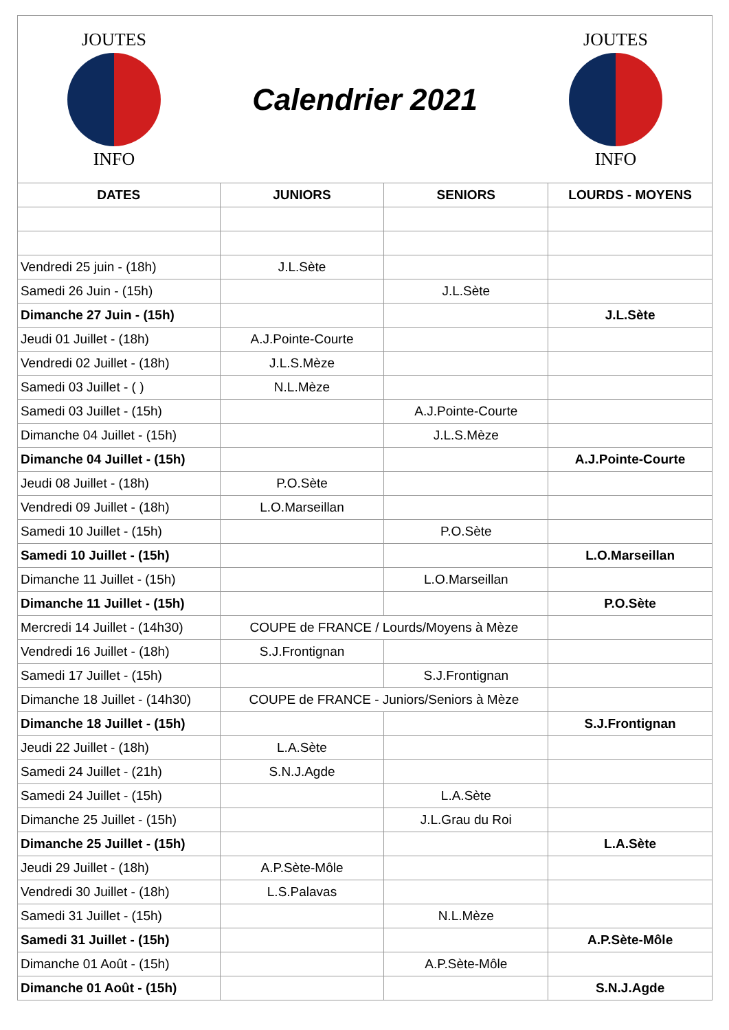JOUTES
INFO
Calendrier 2021
JOUTES
INFO
| DATES | JUNIORS | SENIORS | LOURDS - MOYENS |
| --- | --- | --- | --- |
| Vendredi 25 juin - (18h) | J.L.Sète | | |
| Samedi 26 Juin - (15h) | | J.L.Sète | |
| Dimanche 27 Juin - (15h) | | | J.L.Sète |
| Jeudi 01 Juillet - (18h) | A.J.Pointe-Courte | | |
| Vendredi 02 Juillet - (18h) | J.L.S.Mèze | | |
| Samedi 03 Juillet - ( ) | N.L.Mèze | | |
| Samedi 03 Juillet - (15h) | | A.J.Pointe-Courte | |
| Dimanche 04 Juillet - (15h) | | J.L.S.Mèze | |
| Dimanche 04 Juillet - (15h) | | | A.J.Pointe-Courte |
| Jeudi 08 Juillet - (18h) | P.O.Sète | | |
| Vendredi 09 Juillet - (18h) | L.O.Marseillan | | |
| Samedi 10 Juillet - (15h) | | P.O.Sète | |
| Samedi 10 Juillet - (15h) | | | L.O.Marseillan |
| Dimanche 11 Juillet - (15h) | | L.O.Marseillan | |
| Dimanche 11 Juillet - (15h) | | | P.O.Sète |
| Mercredi 14 Juillet - (14h30) | COUPE de FRANCE / Lourds/Moyens à Mèze | | |
| Vendredi 16 Juillet - (18h) | S.J.Frontignan | | |
| Samedi 17 Juillet - (15h) | | S.J.Frontignan | |
| Dimanche 18 Juillet - (14h30) | COUPE de FRANCE - Juniors/Seniors à Mèze | | |
| Dimanche 18 Juillet - (15h) | | | S.J.Frontignan |
| Jeudi 22 Juillet - (18h) | L.A.Sète | | |
| Samedi 24 Juillet - (21h) | S.N.J.Agde | | |
| Samedi 24 Juillet - (15h) | | L.A.Sète | |
| Dimanche 25 Juillet - (15h) | | J.L.Grau du Roi | |
| Dimanche 25 Juillet - (15h) | | | L.A.Sète |
| Jeudi 29 Juillet - (18h) | A.P.Sète-Môle | | |
| Vendredi 30 Juillet - (18h) | L.S.Palavas | | |
| Samedi 31 Juillet - (15h) | | N.L.Mèze | |
| Samedi 31 Juillet - (15h) | | | A.P.Sète-Môle |
| Dimanche 01 Août - (15h) | | A.P.Sète-Môle | |
| Dimanche 01 Août - (15h) | | | S.N.J.Agde |